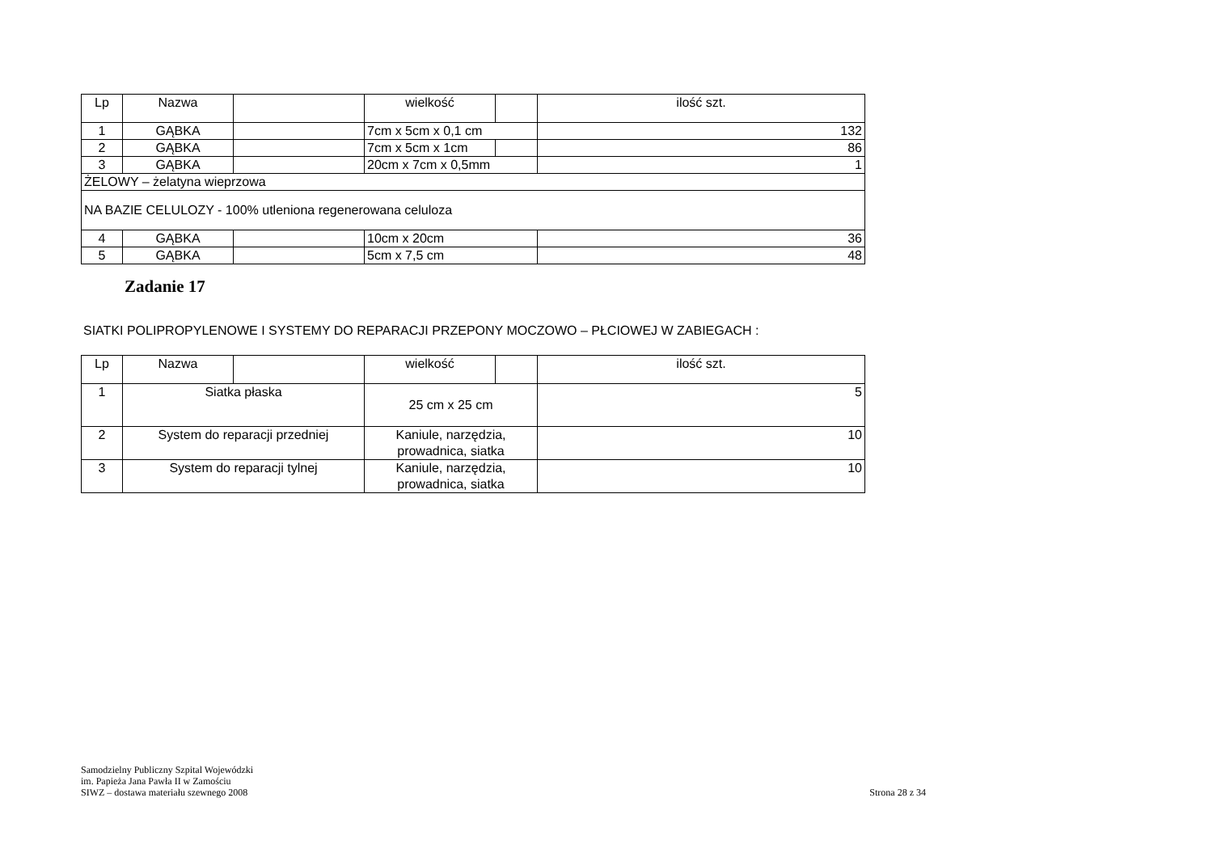| Lp | Nazwa | | wielkość | | ilość szt. |
| --- | --- | --- | --- | --- | --- |
| 1 | GĄBKA | | 7cm x 5cm x 0,1 cm | | 132 |
| 2 | GĄBKA | | 7cm x 5cm x 1cm | | 86 |
| 3 | GĄBKA | | 20cm x 7cm x 0,5mm | | 1 |
| ŻELOWY – żelatyna wieprzowa | | | | | |
| NA BAZIE CELULOZY - 100% utleniona regenerowana celuloza | | | | | |
| 4 | GĄBKA | | 10cm x 20cm | | 36 |
| 5 | GĄBKA | | 5cm x 7,5 cm | | 48 |
Zadanie 17
SIATKI POLIPROPYLENOWE I SYSTEMY DO REPARACJI PRZEPONY MOCZOWO – PŁCIOWEJ W ZABIEGACH :
| Lp | Nazwa | | wielkość | | ilość szt. |
| --- | --- | --- | --- | --- | --- |
| 1 | Siatka płaska | | 25 cm x 25 cm | | 5 |
| 2 | System do reparacji przedniej | | Kaniule, narzędzia, prowadnica, siatka | | 10 |
| 3 | System do reparacji tylnej | | Kaniule, narzędzia, prowadnica, siatka | | 10 |
Samodzielny Publiczny Szpital Wojewódzki
im. Papieża Jana Pawła II w Zamościu
SIWZ – dostawa materiału szewnego 2008 Strona 28 z 34